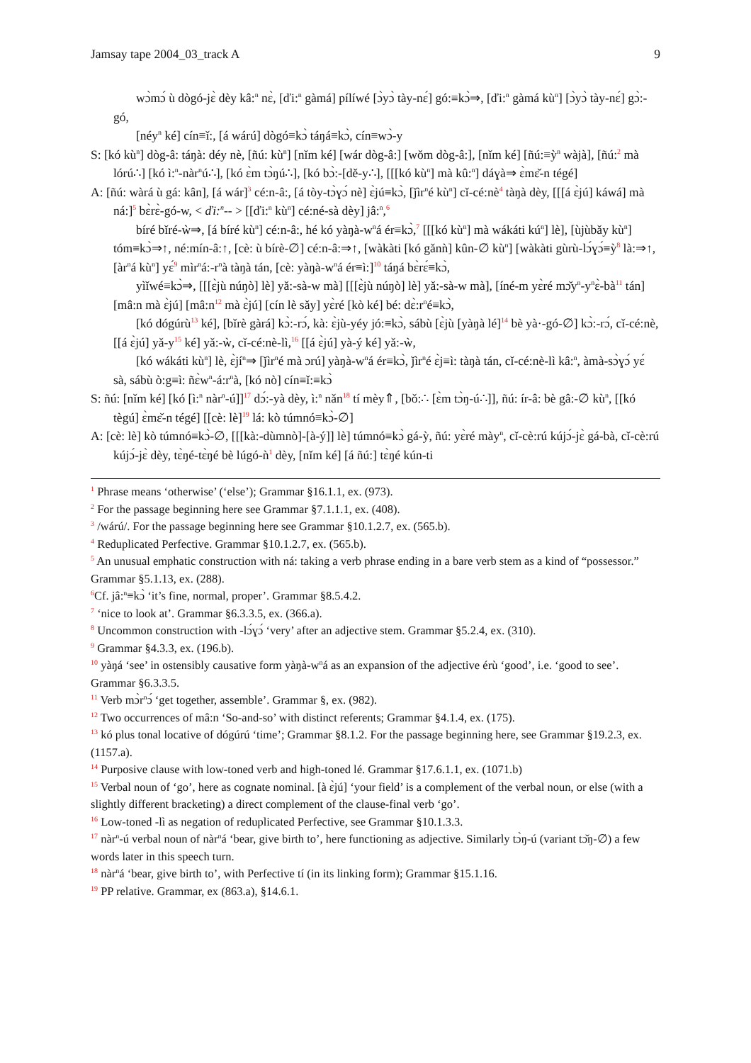Jamsay tape 2004_03_track A 9
wɔ̀mɔ́ ù dògó-jɛ̀ dèy kâ:<sup>n</sup> nɛ̀, [ďi:<sup>n</sup> gàmá] pílíwé [ɔ̀yɔ̀ tày-nɛ́] gó:≡kɔ̀⇒, [ďi:<sup>n</sup> gàmá kù<sup>n</sup>] [ɔ̀yɔ̀ tày-nɛ́] gɔ̀:-gó,
[néy<sup>n</sup> ké] cín≡ǐ:, [á wárú] dògó≡kɔ̀ táŋá≡kɔ̀, cín≡wɔ̀-y
S: [kó kù<sup>n</sup>] dòg-â: táŋà: déy nè, [ñú: kù<sup>n</sup>] [nǐm ké] [wár dòg-â:] [wǒm dòg-â:], [nǐm ké] [ñú:≡ỳ<sup>n</sup> wàjà], [ñú:<sup>2</sup> mà lórú∴] [kó ì:<sup>n</sup>-nàr<sup>n</sup>ú∴], [kó ɛ̀m tɔ̀ŋú∴], [kó bɔ̀:-[dě-y∴], [[[kó kù<sup>n</sup>] mà kû:<sup>n</sup>] dáɣà⇒ ɛ̀mɛ̌-n tégé]
A: [ñú: wàrá ù gá: kân], [á wár]<sup>3</sup> cé:n-â:, [á tòy-tɔ̀ɣɔ́ nè] ɛ̀jú≡kɔ̀, [ǰìr<sup>n</sup>é kù<sup>n</sup>] cǐ-cé:nè<sup>4</sup> tàŋà dèy, [[[á ɛ̀jú] káwá] mà ná:]<sup>5</sup> bɛ̀rɛ̀-gó-w, < ďi:<sup>n</sup>-- > [[ďi:<sup>n</sup> kù<sup>n</sup>] cé:né-sà dèy] jâ:<sup>n</sup>,<sup>6</sup>
bíré bǐré-ẁ⇒, [á bíré kù<sup>n</sup>] cé:n-â:, hé kó yàŋà-w<sup>n</sup>á ér≡kɔ̀,<sup>7</sup> [[[kó kù<sup>n</sup>] mà wákáti kú<sup>n</sup>] lè], [ùjùbǎy kù<sup>n</sup>] tóm≡kɔ̀⇒↑, né:mín-â:↑, [cè: ù bírè-∅] cé:n-â:⇒↑, [wàkàti [kó gǎnǹ] kûn-∅ kù<sup>n</sup>] [wàkàti gùrù-lɔ́ɣɔ́≡ỳ<sup>8</sup> là:⇒↑, [àr<sup>n</sup>á kù<sup>n</sup>] yɛ́<sup>9</sup> mìr<sup>n</sup>á:-r<sup>n</sup>à tàŋà tán, [cè: yàŋà-w<sup>n</sup>á ér≡ì:]<sup>10</sup> táŋá bɛ̀rɛ́≡kɔ̀,
yìǐwé≡kɔ̀⇒, [[[ɛ̀jù núŋò] lè] yǎ:-sà-w mà] [[[ɛ̀jù núŋò] lè] yǎ:-sà-w mà], [íné-m yɛ̀ré mɔ̌y<sup>n</sup>-y<sup>n</sup>ɛ̀-bà<sup>11</sup> tán] [mâ:n mà ɛ̀jú] [mâ:n<sup>12</sup> mà ɛ̀jú] [cín lè sǎy] yɛ̀ré [kò ké] bé: dɛ̀:r<sup>n</sup>é≡kɔ̀,
[kó dógúrù<sup>13</sup> ké], [bǐrè gàrá] kɔ̀:-rɔ́, kà: ɛ̀jù-yéy jó:≡kɔ̀, sábù [ɛ̀jù [yàŋà lé]<sup>14</sup> bè yà·-gó-∅] kɔ̀:-rɔ́, cǐ-cé:nè, [[á ɛ̀jú] yǎ-y<sup>15</sup> ké] yǎ:-ẁ, cǐ-cé:nè-lì,<sup>16</sup> [[á ɛ̀jú] yà-ý ké] yǎ:-ẁ,
[kó wákáti kù<sup>n</sup>] lè, ɛ̀jí<sup>n</sup>⇒ [ǰìr<sup>n</sup>é mà ɔrú] yàŋà-w<sup>n</sup>á ér≡kɔ̀, ǰìr<sup>n</sup>é ɛ̀j≡ì: tàŋà tán, cǐ-cé:nè-lì kâ:<sup>n</sup>, àmà-sɔ̀ɣɔ́ yɛ́ sà, sábù ò:g≡ì: ñɛ̀w<sup>n</sup>-á:r<sup>n</sup>à, [kó nò] cín≡ǐ:≡kɔ̀
S: ñú: [nǐm ké] [kó [ì:<sup>n</sup> nàr<sup>n</sup>-ú]]<sup>17</sup> dɔ́:-yà dèy, ì:<sup>n</sup> nǎn<sup>18</sup> tí mèy⇑, [bǒ:∴ [ɛ̀m tɔ̀ŋ-ú∴]], ñú: ír-â: bè gâ:-∅ kù<sup>n</sup>, [[kó tègú] ɛ̀mɛ̌-n tégé] [[cè: lè]<sup>19</sup> lá: kò túmnó≡kɔ̀-∅]
A: [cè: lè] kò túmnó≡kɔ̀-∅, [[[kà:-dùmnò]-[à-ý]] lè] túmnó≡kɔ̀ gá-ỳ, ñú: yɛ̀ré mày<sup>n</sup>, cǐ-cè:rú kújɔ́-jɛ̀ gá-bà, cǐ-cè:rú kújɔ́-jɛ̀ dèy, tɛ̀ŋé-tɛ̀ŋé bè lúgó-ǹ<sup>1</sup> dèy, [nǐm ké] [á ñú:] tɛ̀ŋé kún-ti
<sup>1</sup> Phrase means ‘otherwise’ (‘else’); Grammar §16.1.1, ex. (973).
<sup>2</sup> For the passage beginning here see Grammar §7.1.1.1, ex. (408).
<sup>3</sup> /wárú/. For the passage beginning here see Grammar §10.1.2.7, ex. (565.b).
<sup>4</sup> Reduplicated Perfective. Grammar §10.1.2.7, ex. (565.b).
<sup>5</sup> An unusual emphatic construction with ná: taking a verb phrase ending in a bare verb stem as a kind of “possessor.” Grammar §5.1.13, ex. (288).
<sup>6</sup> Cf. jâ:<sup>n</sup>≡kɔ̀ ‘it’s fine, normal, proper’. Grammar §8.5.4.2.
<sup>7</sup> ‘nice to look at’. Grammar §6.3.3.5, ex. (366.a).
<sup>8</sup> Uncommon construction with -lɔ́ɣɔ́ ‘very’ after an adjective stem. Grammar §5.2.4, ex. (310).
<sup>9</sup> Grammar §4.3.3, ex. (196.b).
<sup>10</sup> yàŋá ‘see’ in ostensibly causative form yàŋà-w<sup>n</sup>á as an expansion of the adjective érù ‘good’, i.e. ‘good to see’. Grammar §6.3.3.5.
<sup>11</sup> Verb mɔ̀r<sup>n</sup>ɔ́ ‘get together, assemble’. Grammar §, ex. (982).
<sup>12</sup> Two occurrences of mâ:n ‘So-and-so’ with distinct referents; Grammar §4.1.4, ex. (175).
<sup>13</sup> kó plus tonal locative of dógúrú ‘time’; Grammar §8.1.2. For the passage beginning here, see Grammar §19.2.3, ex. (1157.a).
<sup>14</sup> Purposive clause with low-toned verb and high-toned lé. Grammar §17.6.1.1, ex. (1071.b)
<sup>15</sup> Verbal noun of ‘go’, here as cognate nominal. [à ɛ̀jú] ‘your field’ is a complement of the verbal noun, or else (with a slightly different bracketing) a direct complement of the clause-final verb ‘go’.
<sup>16</sup> Low-toned -lì as negation of reduplicated Perfective, see Grammar §10.1.3.3.
<sup>17</sup> nàr<sup>n</sup>-ú verbal noun of nàr<sup>n</sup>á ‘bear, give birth to’, here functioning as adjective. Similarly tɔ̀ŋ-ú (variant tɔ̌ŋ-∅) a few words later in this speech turn.
<sup>18</sup> nàr<sup>n</sup>á ‘bear, give birth to’, with Perfective tí (in its linking form); Grammar §15.1.16.
<sup>19</sup> PP relative. Grammar, ex (863.a), §14.6.1.